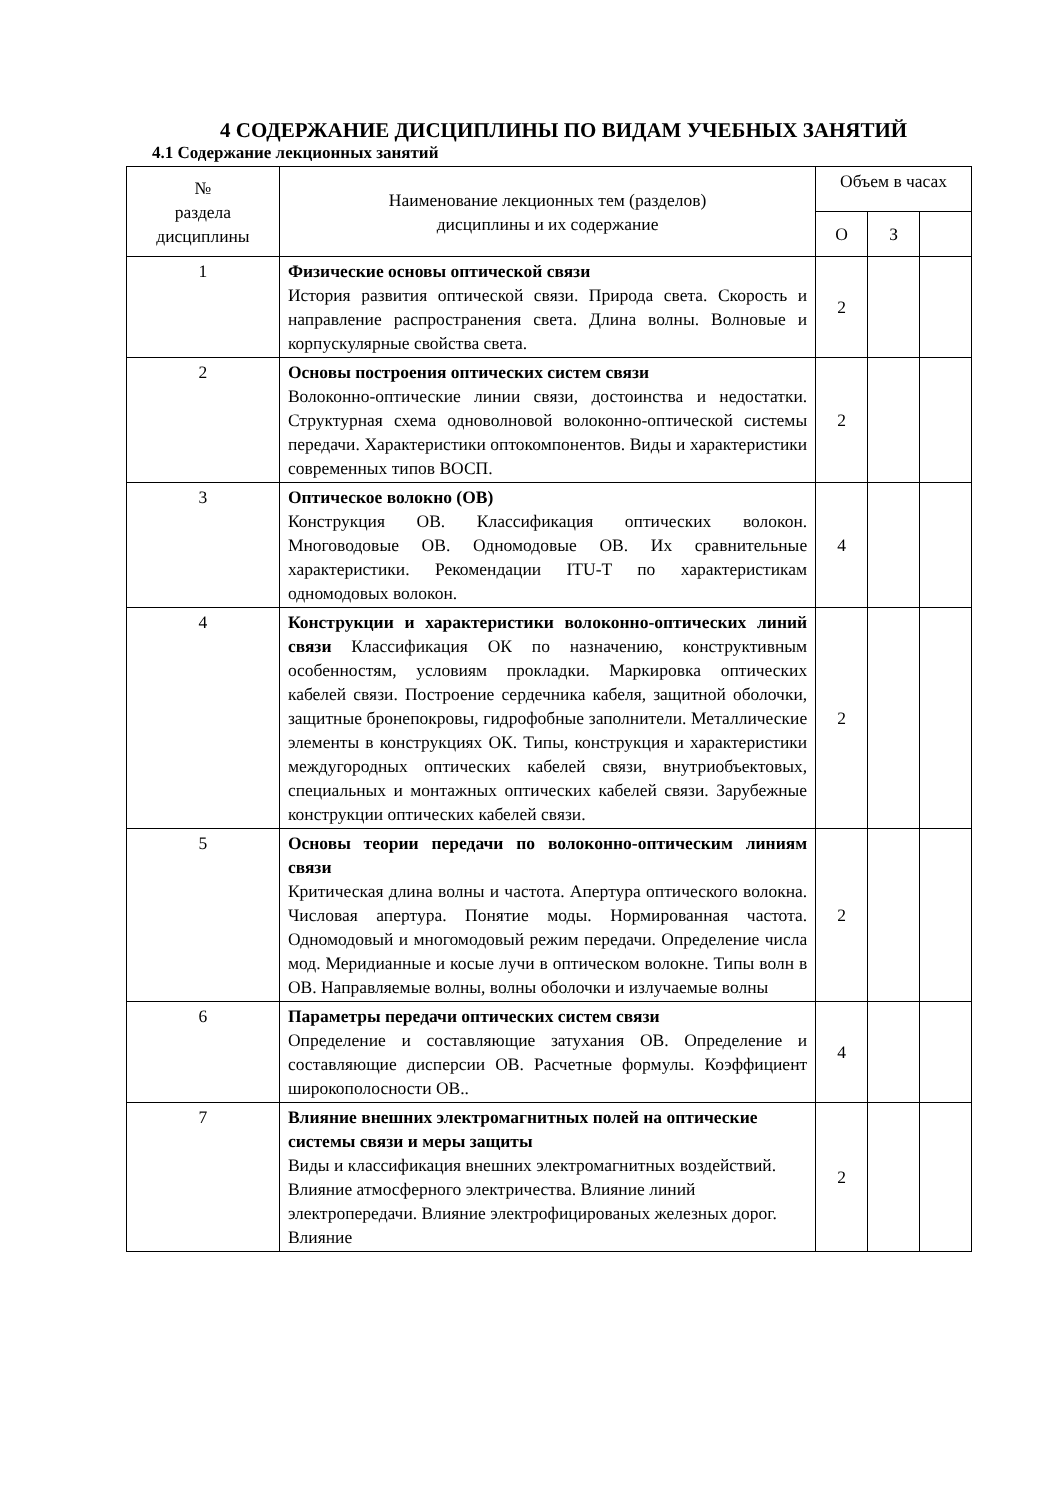4 СОДЕРЖАНИЕ ДИСЦИПЛИНЫ ПО ВИДАМ УЧЕБНЫХ ЗАНЯТИЙ
4.1 Содержание лекционных занятий
| № раздела дисциплины | Наименование лекционных тем (разделов) дисциплины и их содержание | Объем в часах | | |
| --- | --- | --- | --- | --- |
| | | О | З | |
| 1 | Физические основы оптической связи История развития оптической связи. Природа света. Скорость и направление распространения света. Длина волны. Волновые и корпускулярные свойства света. | 2 | | |
| 2 | Основы построения оптических систем связи Волоконно-оптические линии связи, достоинства и недостатки. Структурная схема одноволновой волоконно-оптической системы передачи. Характеристики оптокомпонентов. Виды и характеристики современных типов ВОСП. | 2 | | |
| 3 | Оптическое волокно (ОВ) Конструкция ОВ. Классификация оптических волокон. Многоводовые ОВ. Одномодовые ОВ. Их сравнительные характеристики. Рекомендации ITU-T по характеристикам одномодовых волокон. | 4 | | |
| 4 | Конструкции и характеристики волоконно-оптических линий связи Классификация ОК по назначению, конструктивным особенностям, условиям прокладки. Маркировка оптических кабелей связи. Построение сердечника кабеля, защитной оболочки, защитные бронепокровы, гидрофобные заполнители. Металлические элементы в конструкциях ОК. Типы, конструкция и характеристики междугородных оптических кабелей связи, внутриобъектовых, специальных и монтажных оптических кабелей связи. Зарубежные конструкции оптических кабелей связи. | 2 | | |
| 5 | Основы теории передачи по волоконно-оптическим линиям связи Критическая длина волны и частота. Апертура оптического волокна. Числовая апертура. Понятие моды. Нормированная частота. Одномодовый и многомодовый режим передачи. Определение числа мод. Меридианные и косые лучи в оптическом волокне. Типы волн в ОВ. Направляемые волны, волны оболочки и излучаемые волны | 2 | | |
| 6 | Параметры передачи оптических систем связи Определение и составляющие затухания ОВ. Определение и составляющие дисперсии ОВ. Расчетные формулы. Коэффициент широкополосности ОВ.. | 4 | | |
| 7 | Влияние внешних электромагнитных полей на оптические системы связи и меры защиты Виды и классификация внешних электромагнитных воздействий. Влияние атмосферного электричества. Влияние линий электропередачи. Влияние электрофицированых железных дорог. Влияние | 2 | | |